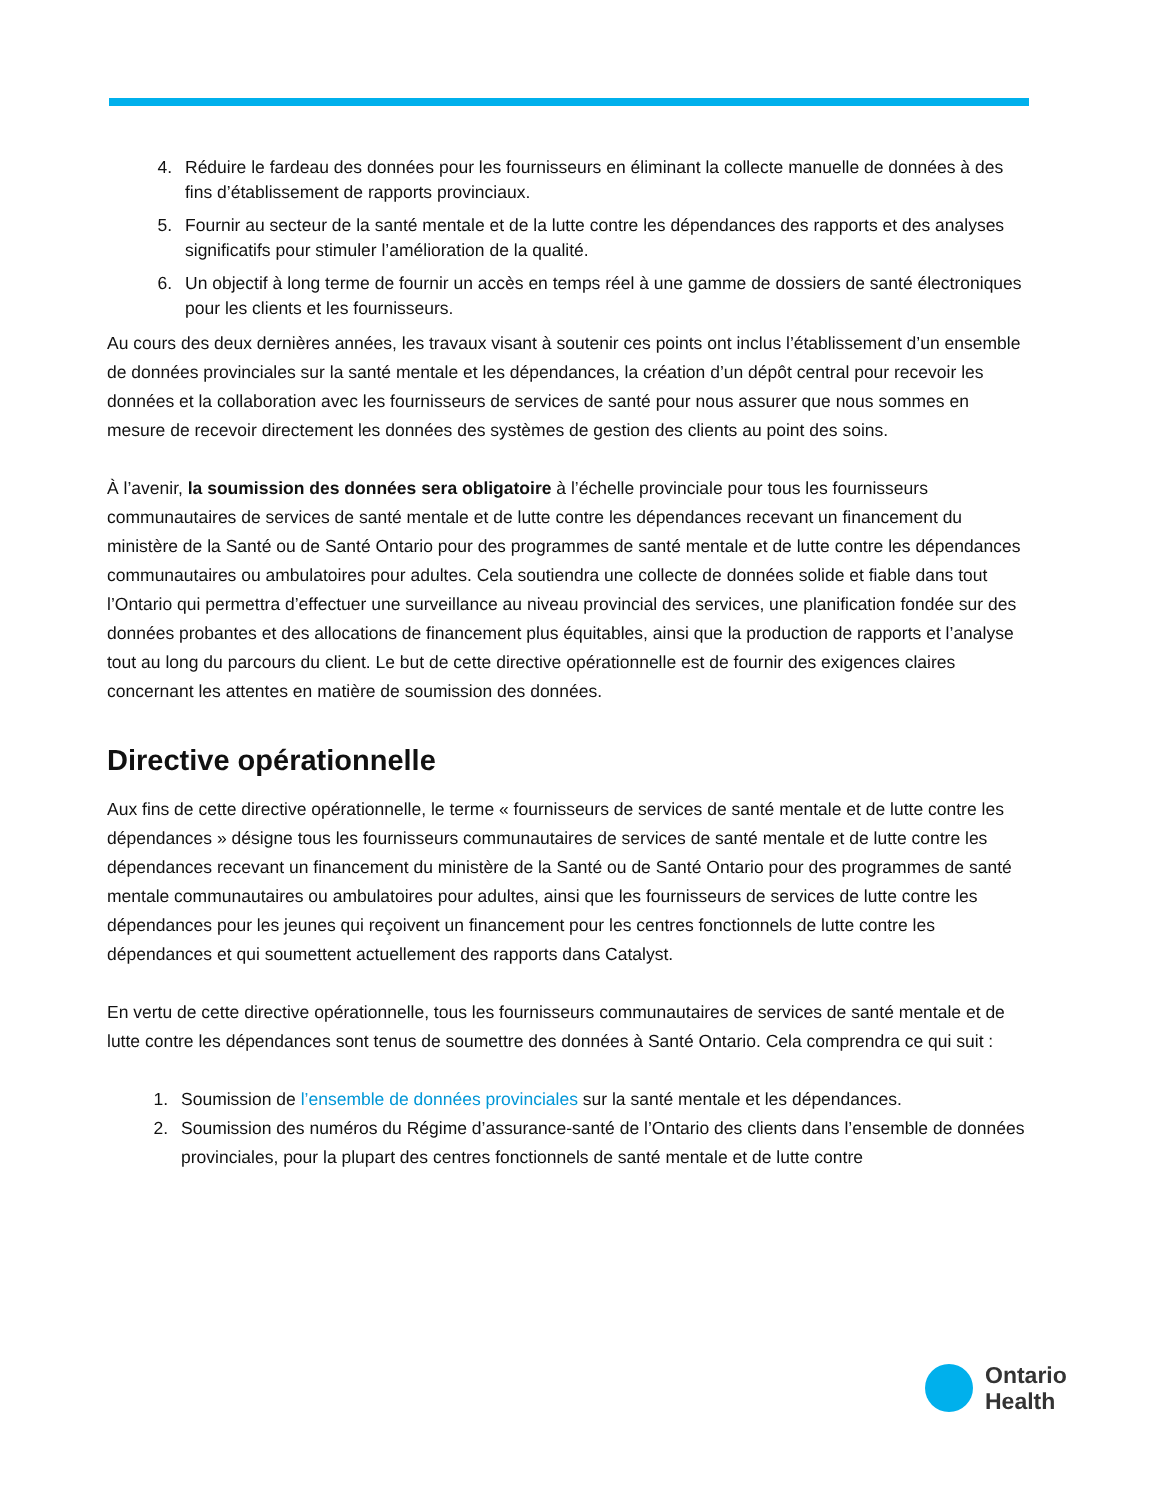4. Réduire le fardeau des données pour les fournisseurs en éliminant la collecte manuelle de données à des fins d’établissement de rapports provinciaux.
5. Fournir au secteur de la santé mentale et de la lutte contre les dépendances des rapports et des analyses significatifs pour stimuler l’amélioration de la qualité.
6. Un objectif à long terme de fournir un accès en temps réel à une gamme de dossiers de santé électroniques pour les clients et les fournisseurs.
Au cours des deux dernières années, les travaux visant à soutenir ces points ont inclus l’établissement d’un ensemble de données provinciales sur la santé mentale et les dépendances, la création d’un dépôt central pour recevoir les données et la collaboration avec les fournisseurs de services de santé pour nous assurer que nous sommes en mesure de recevoir directement les données des systèmes de gestion des clients au point des soins.
À l’avenir, la soumission des données sera obligatoire à l’échelle provinciale pour tous les fournisseurs communautaires de services de santé mentale et de lutte contre les dépendances recevant un financement du ministère de la Santé ou de Santé Ontario pour des programmes de santé mentale et de lutte contre les dépendances communautaires ou ambulatoires pour adultes. Cela soutiendra une collecte de données solide et fiable dans tout l’Ontario qui permettra d’effectuer une surveillance au niveau provincial des services, une planification fondée sur des données probantes et des allocations de financement plus équitables, ainsi que la production de rapports et l’analyse tout au long du parcours du client. Le but de cette directive opérationnelle est de fournir des exigences claires concernant les attentes en matière de soumission des données.
Directive opérationnelle
Aux fins de cette directive opérationnelle, le terme « fournisseurs de services de santé mentale et de lutte contre les dépendances » désigne tous les fournisseurs communautaires de services de santé mentale et de lutte contre les dépendances recevant un financement du ministère de la Santé ou de Santé Ontario pour des programmes de santé mentale communautaires ou ambulatoires pour adultes, ainsi que les fournisseurs de services de lutte contre les dépendances pour les jeunes qui reçoivent un financement pour les centres fonctionnels de lutte contre les dépendances et qui soumettent actuellement des rapports dans Catalyst.
En vertu de cette directive opérationnelle, tous les fournisseurs communautaires de services de santé mentale et de lutte contre les dépendances sont tenus de soumettre des données à Santé Ontario. Cela comprendra ce qui suit :
1. Soumission de l’ensemble de données provinciales sur la santé mentale et les dépendances.
2. Soumission des numéros du Régime d’assurance-santé de l’Ontario des clients dans l’ensemble de données provinciales, pour la plupart des centres fonctionnels de santé mentale et de lutte contre
Ontario
Health